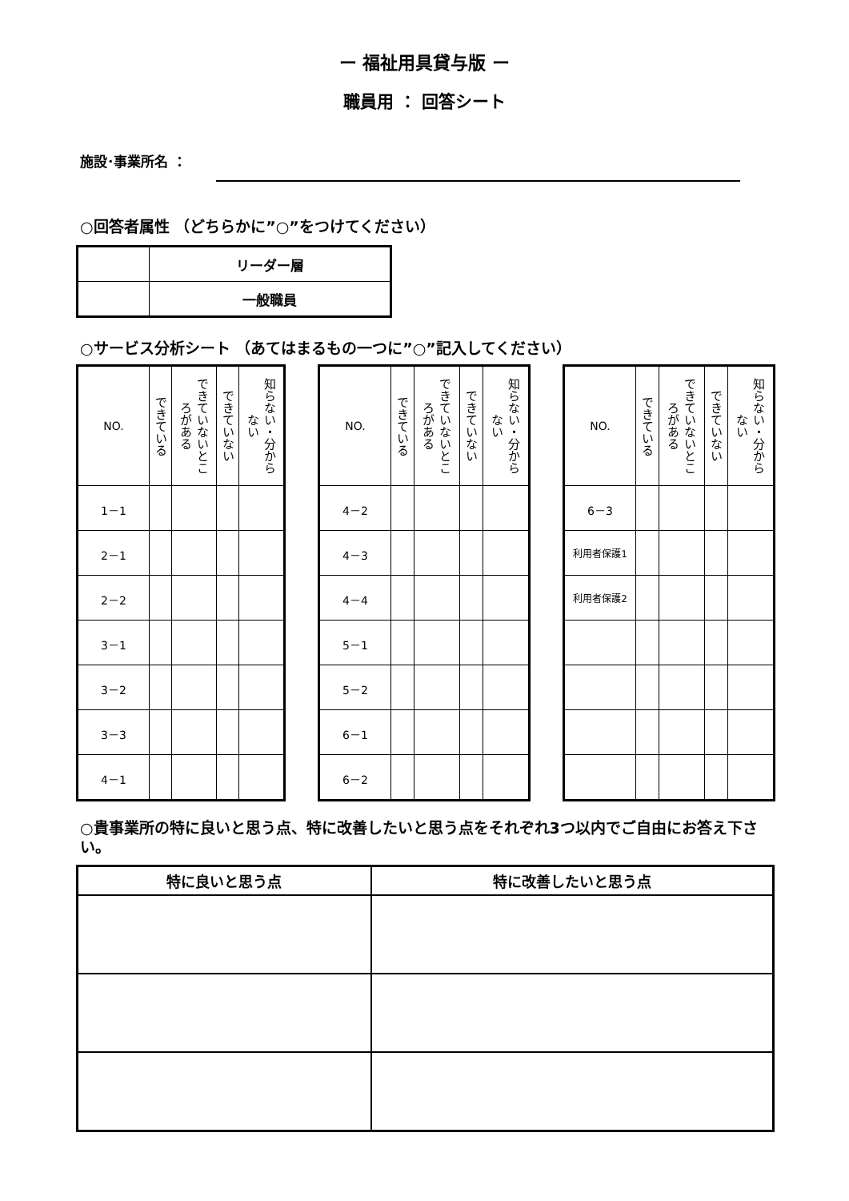ー 福祉用具貸与版 ー
職員用 ： 回答シート
施設･事業所名 ：
○回答者属性 （どちらかに”○”をつけてください）
| | リーダー層 |
| | 一般職員 |
○サービス分析シート （あてはまるもの一つに”○”記入してください）
| NO. | できている | できていないところがある | できていない | 知らない・分からない |
| --- | --- | --- | --- | --- |
| 1－1 | | | | |
| 2－1 | | | | |
| 2－2 | | | | |
| 3－1 | | | | |
| 3－2 | | | | |
| 3－3 | | | | |
| 4－1 | | | | |
| NO. | できている | できていないところがある | できていない | 知らない・分からない |
| --- | --- | --- | --- | --- |
| 4－2 | | | | |
| 4－3 | | | | |
| 4－4 | | | | |
| 5－1 | | | | |
| 5－2 | | | | |
| 6－1 | | | | |
| 6－2 | | | | |
| NO. | できている | できていないところがある | できていない | 知らない・分からない |
| --- | --- | --- | --- | --- |
| 6－3 | | | | |
| 利用者保護1 | | | | |
| 利用者保護2 | | | | |
○貴事業所の特に良いと思う点、特に改善したいと思う点をそれぞれ3つ以内でご自由にお答え下さい。
| 特に良いと思う点 | 特に改善したいと思う点 |
| --- | --- |